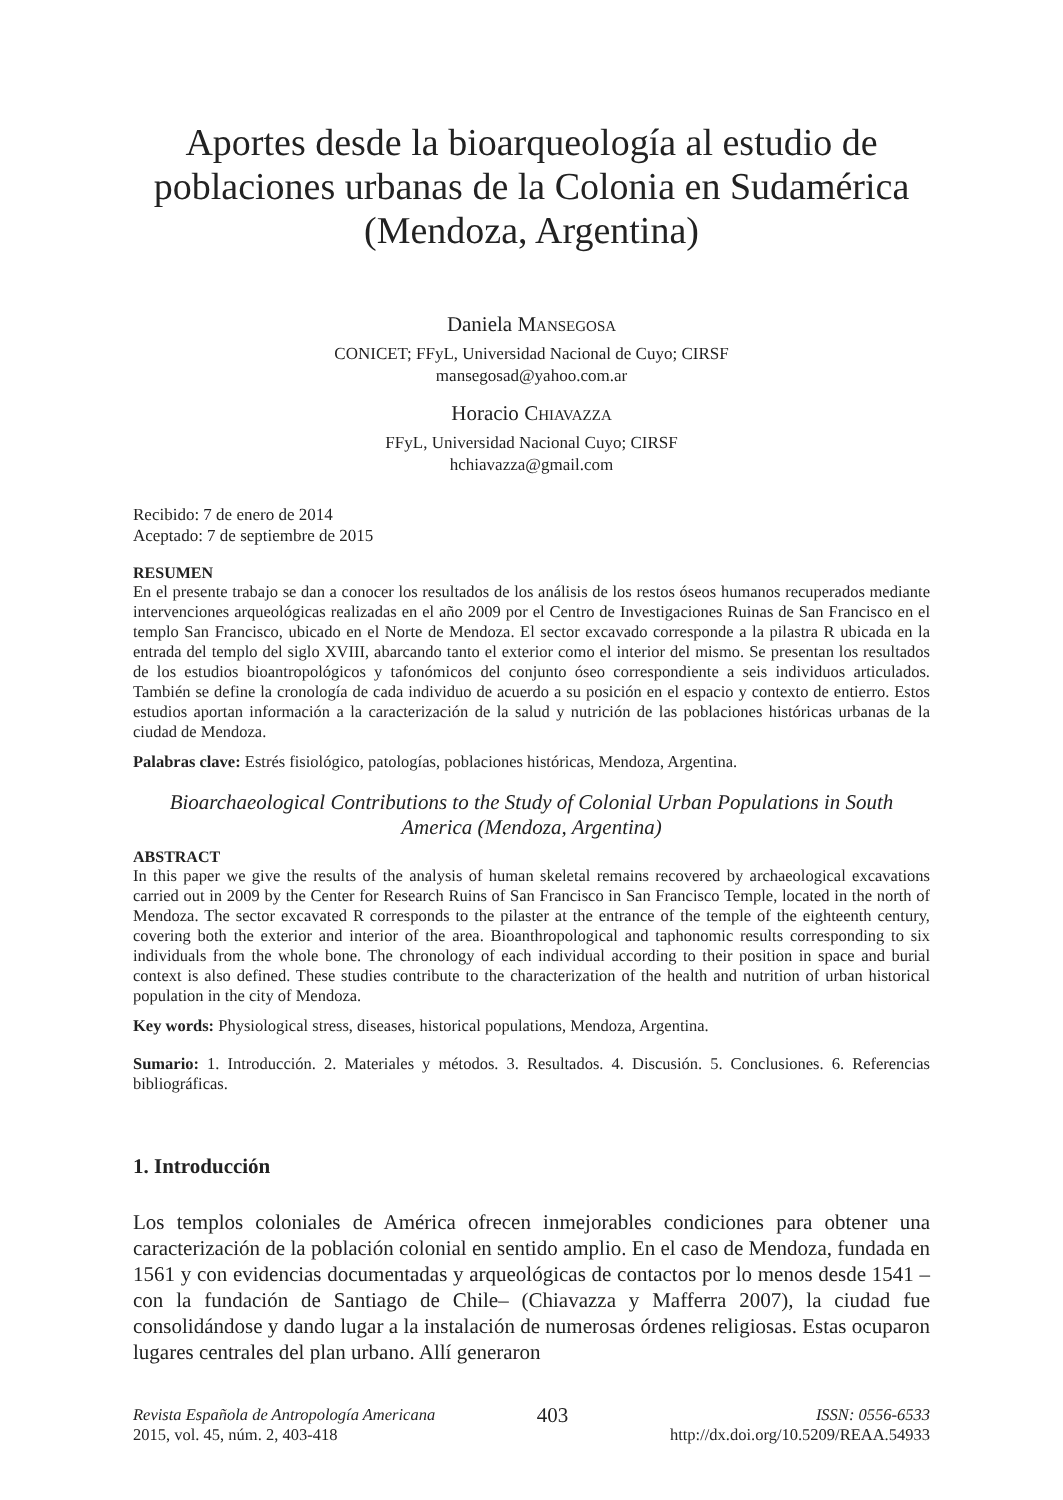Aportes desde la bioarqueología al estudio de poblaciones urbanas de la Colonia en Sudamérica (Mendoza, Argentina)
Daniela Mansegosa
CONICET; FFyL, Universidad Nacional de Cuyo; CIRSF
mansegosad@yahoo.com.ar
Horacio Chiavazza
FFyL, Universidad Nacional Cuyo; CIRSF
hchiavazza@gmail.com
Recibido: 7 de enero de 2014
Aceptado: 7 de septiembre de 2015
RESUMEN
En el presente trabajo se dan a conocer los resultados de los análisis de los restos óseos humanos recuperados mediante intervenciones arqueológicas realizadas en el año 2009 por el Centro de Investigaciones Ruinas de San Francisco en el templo San Francisco, ubicado en el Norte de Mendoza. El sector excavado corresponde a la pilastra R ubicada en la entrada del templo del siglo XVIII, abarcando tanto el exterior como el interior del mismo. Se presentan los resultados de los estudios bioantropológicos y tafonómicos del conjunto óseo correspondiente a seis individuos articulados. También se define la cronología de cada individuo de acuerdo a su posición en el espacio y contexto de entierro. Estos estudios aportan información a la caracterización de la salud y nutrición de las poblaciones históricas urbanas de la ciudad de Mendoza.
Palabras clave: Estrés fisiológico, patologías, poblaciones históricas, Mendoza, Argentina.
Bioarchaeological Contributions to the Study of Colonial Urban Populations in South America (Mendoza, Argentina)
ABSTRACT
In this paper we give the results of the analysis of human skeletal remains recovered by archaeological excavations carried out in 2009 by the Center for Research Ruins of San Francisco in San Francisco Temple, located in the north of Mendoza. The sector excavated R corresponds to the pilaster at the entrance of the temple of the eighteenth century, covering both the exterior and interior of the area. Bioanthropological and taphonomic results corresponding to six individuals from the whole bone. The chronology of each individual according to their position in space and burial context is also defined. These studies contribute to the characterization of the health and nutrition of urban historical population in the city of Mendoza.
Key words: Physiological stress, diseases, historical populations, Mendoza, Argentina.
Sumario: 1. Introducción. 2. Materiales y métodos. 3. Resultados. 4. Discusión. 5. Conclusiones. 6. Referencias bibliográficas.
1. Introducción
Los templos coloniales de América ofrecen inmejorables condiciones para obtener una caracterización de la población colonial en sentido amplio. En el caso de Mendoza, fundada en 1561 y con evidencias documentadas y arqueológicas de contactos por lo menos desde 1541 –con la fundación de Santiago de Chile– (Chiavazza y Mafferra 2007), la ciudad fue consolidándose y dando lugar a la instalación de numerosas órdenes religiosas. Estas ocuparon lugares centrales del plan urbano. Allí generaron
Revista Española de Antropología Americana
2015, vol. 45, núm. 2, 403-418
403
ISSN: 0556-6533
http://dx.doi.org/10.5209/REAA.54933